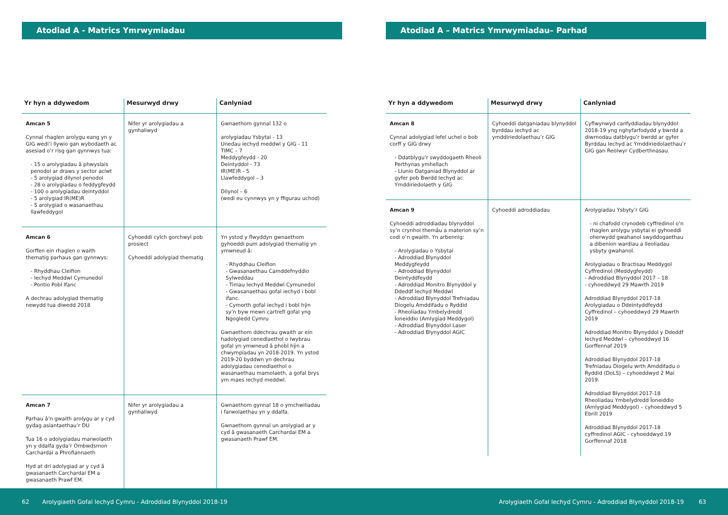Atodiad A - Matrics Ymrwymiadau
| Yr hyn a ddywedom | Mesurwyd drwy | Canlyniad |
| --- | --- | --- |
| Amcan 5 Cynnal rhaglen arolygu eang yn y GIG wedi’i llywio gan wybodaeth ac asesiad o’r risg gan gynnwys tua: - 15 o arolygiadau â phwyslais penodol ar draws y sector acíwt - 5 arolygiad dilynol penodol - 28 o arolygiadau o feddygfeydd - 100 o arolygiadau deintyddol - 5 arolygiad IR(ME)R - 5 arolygiad o wasanaethau llawfeddygol | Nifer yr arolygiadau a gynhaliwyd | Gwnaethom gynnal 132 o arolygiadau Ysbytai - 13 Unedau iechyd meddwl y GIG - 11 TIMC – 7 Meddygfeydd - 20 Deintyddol - 73 IR(ME)R - 5 Llawfeddygol – 3 Dilynol – 6 (wedi eu cynnwys yn y ffigurau uchod) |
| Amcan 6 Gorffen ein rhaglen o waith thematig parhaus gan gynnwys: - Rhyddhau Cleifion - Iechyd Meddwl Cymunedol - Pontio Pobl Ifanc A dechrau adolygiad thematig newydd tua diwedd 2018 | Cyhoeddi cylch gorchwyl pob prosiect Cyhoeddi adolygiad thematig | Yn ystod y flwyddyn gwnaethom gyhoeddi pum adolygiad thematig yn ymwneud â: - Rhyddhau Cleifion - Gwasanaethau Camddefnyddio Sylweddau - Timau Iechyd Meddwl Cymunedol - Gwasanaethau gofal iechyd i bobl ifanc. - Cymorth gofal iechyd i bobl hŷn sy’n byw mewn cartrefi gofal yng Ngogledd Cymru Gwnaethom ddechrau gwaith ar ein hadolygiad cenedlaethol o lwybrau gofal yn ymwneud â phobl hŷn a chwympiadau yn 2018-2019. Yn ystod 2019-20 byddwn yn dechrau adolygiadau cenedlaethol o wasanaethau mamolaeth, a gofal brys ym maes iechyd meddwl. |
| Amcan 7 Parhau â’n gwaith arolygu ar y cyd gydag asiantaethau’r DU Tua 16 o adolygiadau marwolaeth yn y ddalfa gyda’r Ombwdsmon Carchardai a Phrofiannaeth Hyd at dri adolygiad ar y cyd â gwasanaeth Carchardai EM a gwasanaeth Prawf EM. | Nifer yr arolygiadau a gynhaliwyd | Gwnaethom gynnal 18 o ymchwiliadau i farwolaethau yn y ddalfa. Gwnaethom gynnal un arolygiad ar y cyd â gwasanaeth Carchardai EM a gwasanaeth Prawf EM. |
Atodiad A – Matrics Ymrwymiadau– Parhad
| Yr hyn a ddywedom | Mesurwyd drwy | Canlyniad |
| --- | --- | --- |
| Amcan 8 Cynnal adolygiad lefel uchel o bob corff y GIG drwy - Ddatblygu’r swyddogaeth Rheoli Perthynas ymhellach - Llunio Datganiad Blynyddol ar gyfer pob Bwrdd Iechyd ac Ymddiriedolaeth y GIG | Cyhoeddi datganiadau blynyddol byrddau iechyd ac ymddiriedolaethau’r GIG | Cyflwynwyd canfyddiadau blynyddol 2018-19 yng nghyfarfodydd y bwrdd a diwrnodau datblygu’r bwrdd ar gyfer Byrddau Iechyd ac Ymddiriedolaethau’r GIG gan Reolwyr Cydberthnasau. |
| Amcan 9 Cyhoeddi adroddiadau blynyddol sy’n crynhoi themâu a materion sy’n codi o’n gwaith. Yn arbennig: - Arolygiadau o Ysbytai - Adroddiad Blynyddol Meddygfeydd - Adroddiad Blynyddol Deintyddfeydd - Adroddiad Monitro Blynyddol y Ddeddf Iechyd Meddwl - Adroddiad Blynyddol Trefniadau Diogelu Amddifadu o Ryddid - Rheoliadau Ymbelydredd Ïoneiddio (Amlygiad Meddygol) - Adroddiad Blynyddol Laser - Adroddiad Blynyddol AGIC | Cyhoeddi adroddiadau | Arolygiadau Ysbyty’r GIG - ni chafodd crynodeb cyffredinol o’n rhaglen arolygu ysbytai ei gyhoeddi oherwydd gwahanol swyddogaethau a dibenion wardiau a lleoliadau ysbyty gwahanol. Arolygiadau o Bractisau Meddygol Cyffredinol (Meddygfeydd) - Adroddiad Blynyddol 2017 – 18 - cyhoeddwyd 29 Mawrth 2019 Adroddiad Blynyddol 2017-18 Arolygiadau o Ddeintyddfeydd Cyffredinol – cyhoeddwyd 29 Mawrth 2019 Adroddiad Monitro Blynyddol y Ddeddf Iechyd Meddwl – cyhoeddwyd 16 Gorffennaf 2019 Adroddiad Blynyddol 2017-18 Trefniadau Diogelu wrth Amddifadu o Ryddid (DoLS) – cyhoeddwyd 2 Mai 2019. Adroddiad Blynyddol 2017-18 Rheoliadau Ymbelydredd Ïoneiddio (Amlygiad Meddygol) – cyhoeddwyd 5 Ebrill 2019 Adroddiad Blynyddol 2017-18 cyffredinol AGIC - cyhoeddwyd 19 Gorffennaf 2018 |
62 Arolygiaeth Gofal Iechyd Cymru - Adroddiad Blynyddol 2018-19 Arolygiaeth Gofal Iechyd Cymru - Adroddiad Blynyddol 2018-19 63